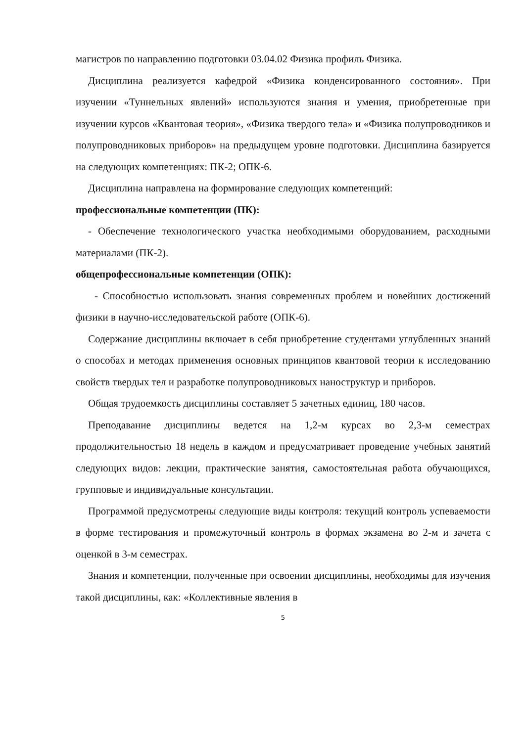магистров по направлению подготовки 03.04.02 Физика профиль Физика.
Дисциплина реализуется кафедрой «Физика конденсированного состояния». При изучении «Туннельных явлений» используются знания и умения, приобретенные при изучении курсов «Квантовая теория», «Физика твердого тела» и «Физика полупроводников и полупроводниковых приборов» на предыдущем уровне подготовки. Дисциплина базируется на следующих компетенциях: ПК-2; ОПК-6.
Дисциплина направлена на формирование следующих компетенций:
профессиональные компетенции (ПК):
- Обеспечение технологического участка необходимыми оборудованием, расходными материалами (ПК-2).
общепрофессиональные компетенции (ОПК):
- Способностью использовать знания современных проблем и новейших достижений физики в научно-исследовательской работе (ОПК-6).
Содержание дисциплины включает в себя приобретение студентами углубленных знаний о способах и методах применения основных принципов квантовой теории к исследованию свойств твердых тел и разработке полупроводниковых наноструктур и приборов.
Общая трудоемкость дисциплины составляет 5 зачетных единиц, 180 часов.
Преподавание дисциплины ведется на 1,2-м курсах во 2,3-м семестрах продолжительностью 18 недель в каждом и предусматривает проведение учебных занятий следующих видов: лекции, практические занятия, самостоятельная работа обучающихся, групповые и индивидуальные консультации.
Программой предусмотрены следующие виды контроля: текущий контроль успеваемости в форме тестирования и промежуточный контроль в формах экзамена во 2-м и зачета с оценкой в 3-м семестрах.
Знания и компетенции, полученные при освоении дисциплины, необходимы для изучения такой дисциплины, как: «Коллективные явления в
5